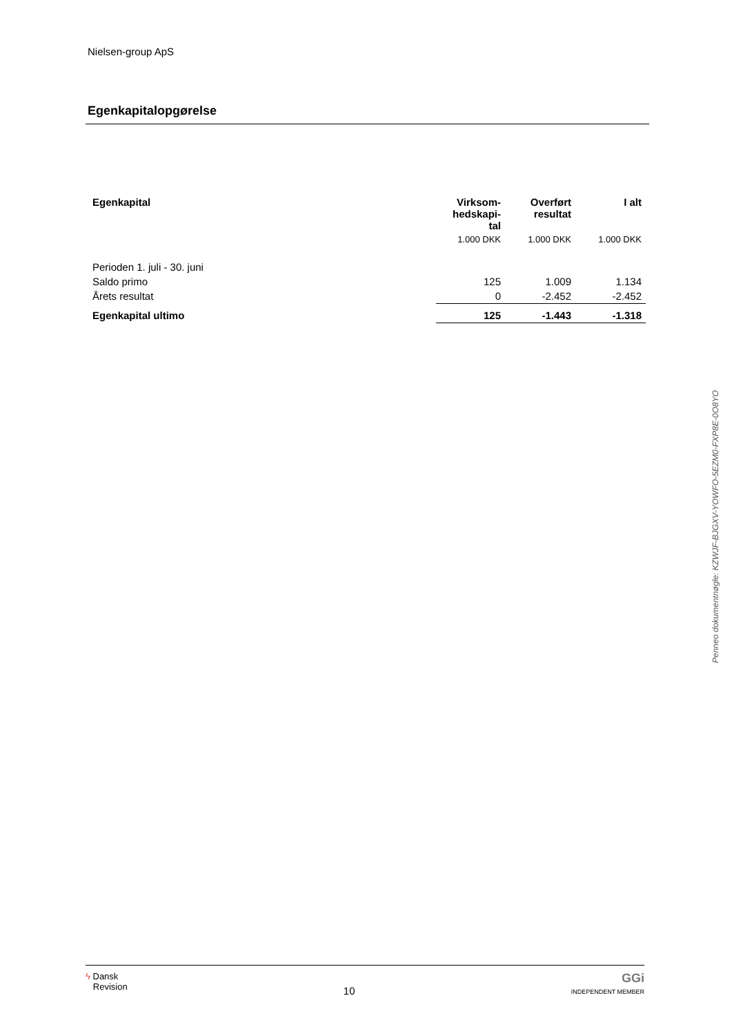Nielsen-group ApS
Egenkapitalopgørelse
| Egenkapital | Virksom- hedskapi- tal | Overført resultat | I alt |
| --- | --- | --- | --- |
| | 1.000 DKK | 1.000 DKK | 1.000 DKK |
| Perioden 1. juli - 30. juni | | | |
| Saldo primo | 125 | 1.009 | 1.134 |
| Årets resultat | 0 | -2.452 | -2.452 |
| Egenkapital ultimo | 125 | -1.443 | -1.318 |
Penneo dokumentnøgle: KZWJF-BJGXV-YOWFO-5EZM0-FXP8E-0O8YO
ϟ Dansk
Revision
10
GGi
INDEPENDENT MEMBER